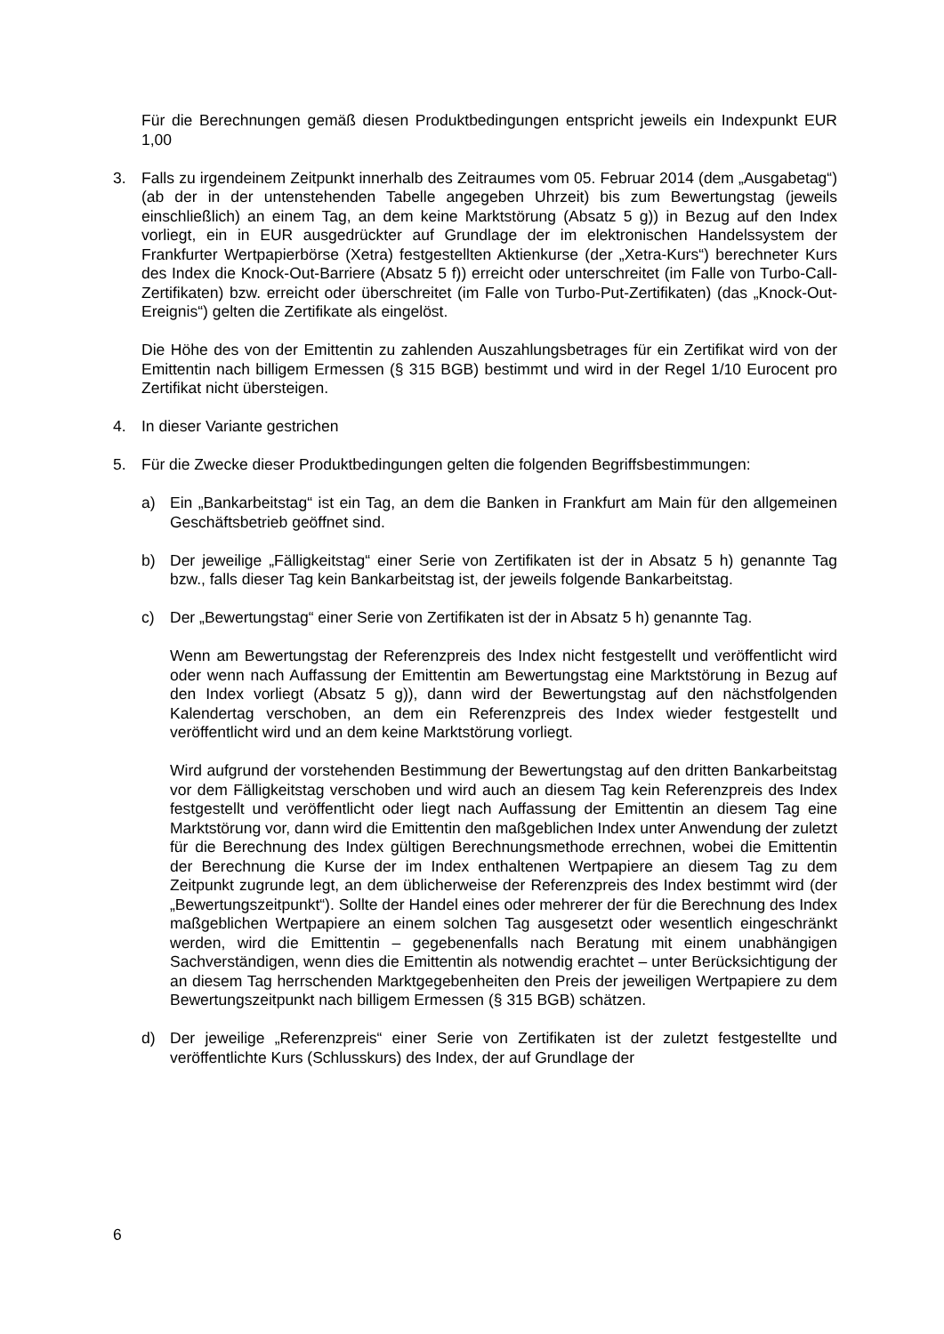Für die Berechnungen gemäß diesen Produktbedingungen entspricht jeweils ein Indexpunkt EUR 1,00
3. Falls zu irgendeinem Zeitpunkt innerhalb des Zeitraumes vom 05. Februar 2014 (dem „Ausgabetag“) (ab der in der untenstehenden Tabelle angegeben Uhrzeit) bis zum Bewertungstag (jeweils einschließlich) an einem Tag, an dem keine Marktstörung (Absatz 5 g)) in Bezug auf den Index vorliegt, ein in EUR ausgedrückter auf Grundlage der im elektronischen Handelssystem der Frankfurter Wertpapierbörse (Xetra) festgestellten Aktienkurse (der „Xetra-Kurs“) berechneter Kurs des Index die Knock-Out-Barriere (Absatz 5 f)) erreicht oder unterschreitet (im Falle von Turbo-Call-Zertifikaten) bzw. erreicht oder überschreitet (im Falle von Turbo-Put-Zertifikaten) (das „Knock-Out-Ereignis“) gelten die Zertifikate als eingelöst.
Die Höhe des von der Emittentin zu zahlenden Auszahlungsbetrages für ein Zertifikat wird von der Emittentin nach billigem Ermessen (§ 315 BGB) bestimmt und wird in der Regel 1/10 Eurocent pro Zertifikat nicht übersteigen.
4. In dieser Variante gestrichen
5. Für die Zwecke dieser Produktbedingungen gelten die folgenden Begriffsbestimmungen:
a) Ein „Bankarbeitstag“ ist ein Tag, an dem die Banken in Frankfurt am Main für den allgemeinen Geschäftsbetrieb geöffnet sind.
b) Der jeweilige „Fälligkeitstag“ einer Serie von Zertifikaten ist der in Absatz 5 h) genannte Tag bzw., falls dieser Tag kein Bankarbeitstag ist, der jeweils folgende Bankarbeitstag.
c) Der „Bewertungstag“ einer Serie von Zertifikaten ist der in Absatz 5 h) genannte Tag.
Wenn am Bewertungstag der Referenzpreis des Index nicht festgestellt und veröffentlicht wird oder wenn nach Auffassung der Emittentin am Bewertungstag eine Marktstörung in Bezug auf den Index vorliegt (Absatz 5 g)), dann wird der Bewertungstag auf den nächstfolgenden Kalendertag verschoben, an dem ein Referenzpreis des Index wieder festgestellt und veröffentlicht wird und an dem keine Marktstörung vorliegt.
Wird aufgrund der vorstehenden Bestimmung der Bewertungstag auf den dritten Bankarbeitstag vor dem Fälligkeitstag verschoben und wird auch an diesem Tag kein Referenzpreis des Index festgestellt und veröffentlicht oder liegt nach Auffassung der Emittentin an diesem Tag eine Marktstörung vor, dann wird die Emittentin den maßgeblichen Index unter Anwendung der zuletzt für die Berechnung des Index gültigen Berechnungsmethode errechnen, wobei die Emittentin der Berechnung die Kurse der im Index enthaltenen Wertpapiere an diesem Tag zu dem Zeitpunkt zugrunde legt, an dem üblicherweise der Referenzpreis des Index bestimmt wird (der „Bewertungszeitpunkt“). Sollte der Handel eines oder mehrerer der für die Berechnung des Index maßgeblichen Wertpapiere an einem solchen Tag ausgesetzt oder wesentlich eingeschränkt werden, wird die Emittentin – gegebenenfalls nach Beratung mit einem unabhängigen Sachverständigen, wenn dies die Emittentin als notwendig erachtet – unter Berücksichtigung der an diesem Tag herrschenden Marktgegebenheiten den Preis der jeweiligen Wertpapiere zu dem Bewertungszeitpunkt nach billigem Ermessen (§ 315 BGB) schätzen.
d) Der jeweilige „Referenzpreis“ einer Serie von Zertifikaten ist der zuletzt festgestellte und veröffentlichte Kurs (Schlusskurs) des Index, der auf Grundlage der
6